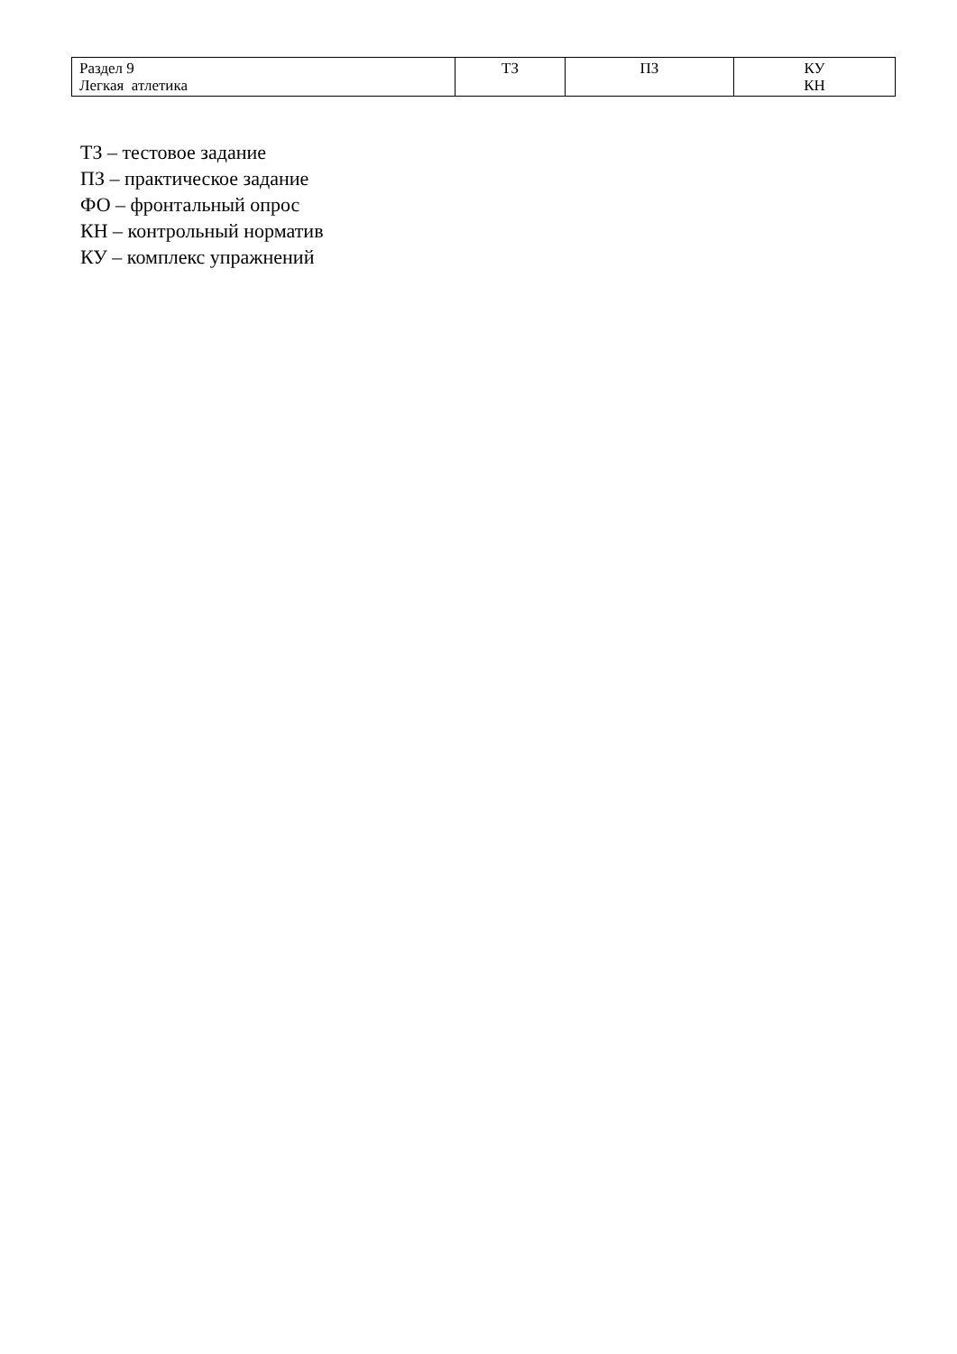| Раздел 9 Легкая атлетика | ТЗ | ПЗ | КУ КН |
ТЗ – тестовое задание
ПЗ – практическое задание
ФО – фронтальный опрос
КН – контрольный норматив
КУ – комплекс упражнений